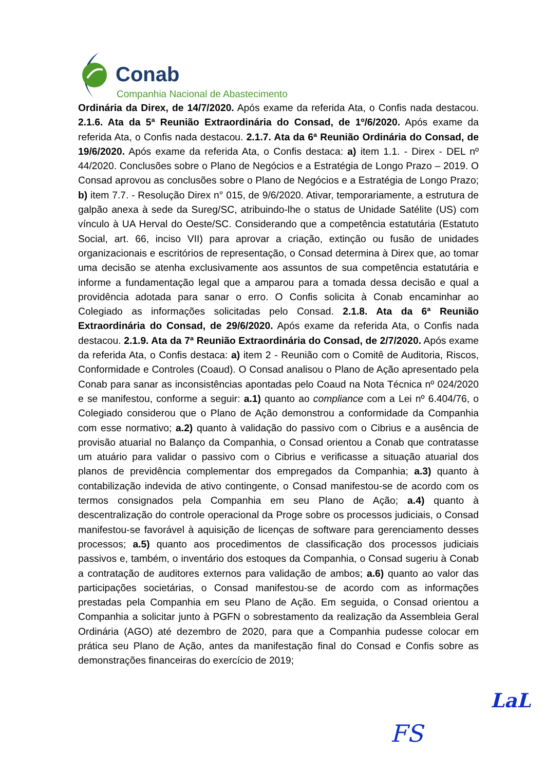Conab
Companhia Nacional de Abastecimento
Ordinária da Direx, de 14/7/2020. Após exame da referida Ata, o Confis nada destacou. 2.1.6. Ata da 5ª Reunião Extraordinária do Consad, de 1º/6/2020. Após exame da referida Ata, o Confis nada destacou. 2.1.7. Ata da 6ª Reunião Ordinária do Consad, de 19/6/2020. Após exame da referida Ata, o Confis destaca: a) item 1.1. - Direx - DEL nº 44/2020. Conclusões sobre o Plano de Negócios e a Estratégia de Longo Prazo – 2019. O Consad aprovou as conclusões sobre o Plano de Negócios e a Estratégia de Longo Prazo; b) item 7.7. - Resolução Direx n° 015, de 9/6/2020. Ativar, temporariamente, a estrutura de galpão anexa à sede da Sureg/SC, atribuindo-lhe o status de Unidade Satélite (US) com vínculo à UA Herval do Oeste/SC. Considerando que a competência estatutária (Estatuto Social, art. 66, inciso VII) para aprovar a criação, extinção ou fusão de unidades organizacionais e escritórios de representação, o Consad determina à Direx que, ao tomar uma decisão se atenha exclusivamente aos assuntos de sua competência estatutária e informe a fundamentação legal que a amparou para a tomada dessa decisão e qual a providência adotada para sanar o erro. O Confis solicita à Conab encaminhar ao Colegiado as informações solicitadas pelo Consad. 2.1.8. Ata da 6ª Reunião Extraordinária do Consad, de 29/6/2020. Após exame da referida Ata, o Confis nada destacou. 2.1.9. Ata da 7ª Reunião Extraordinária do Consad, de 2/7/2020. Após exame da referida Ata, o Confis destaca: a) item 2 - Reunião com o Comitê de Auditoria, Riscos, Conformidade e Controles (Coaud). O Consad analisou o Plano de Ação apresentado pela Conab para sanar as inconsistências apontadas pelo Coaud na Nota Técnica nº 024/2020 e se manifestou, conforme a seguir: a.1) quanto ao compliance com a Lei nº 6.404/76, o Colegiado considerou que o Plano de Ação demonstrou a conformidade da Companhia com esse normativo; a.2) quanto à validação do passivo com o Cibrius e a ausência de provisão atuarial no Balanço da Companhia, o Consad orientou a Conab que contratasse um atuário para validar o passivo com o Cibrius e verificasse a situação atuarial dos planos de previdência complementar dos empregados da Companhia; a.3) quanto à contabilização indevida de ativo contingente, o Consad manifestou-se de acordo com os termos consignados pela Companhia em seu Plano de Ação; a.4) quanto à descentralização do controle operacional da Proge sobre os processos judiciais, o Consad manifestou-se favorável à aquisição de licenças de software para gerenciamento desses processos; a.5) quanto aos procedimentos de classificação dos processos judiciais passivos e, também, o inventário dos estoques da Companhia, o Consad sugeriu à Conab a contratação de auditores externos para validação de ambos; a.6) quanto ao valor das participações societárias, o Consad manifestou-se de acordo com as informações prestadas pela Companhia em seu Plano de Ação. Em seguida, o Consad orientou a Companhia a solicitar junto à PGFN o sobrestamento da realização da Assembleia Geral Ordinária (AGO) até dezembro de 2020, para que a Companhia pudesse colocar em prática seu Plano de Ação, antes da manifestação final do Consad e Confis sobre as demonstrações financeiras do exercício de 2019;
LaL
FS